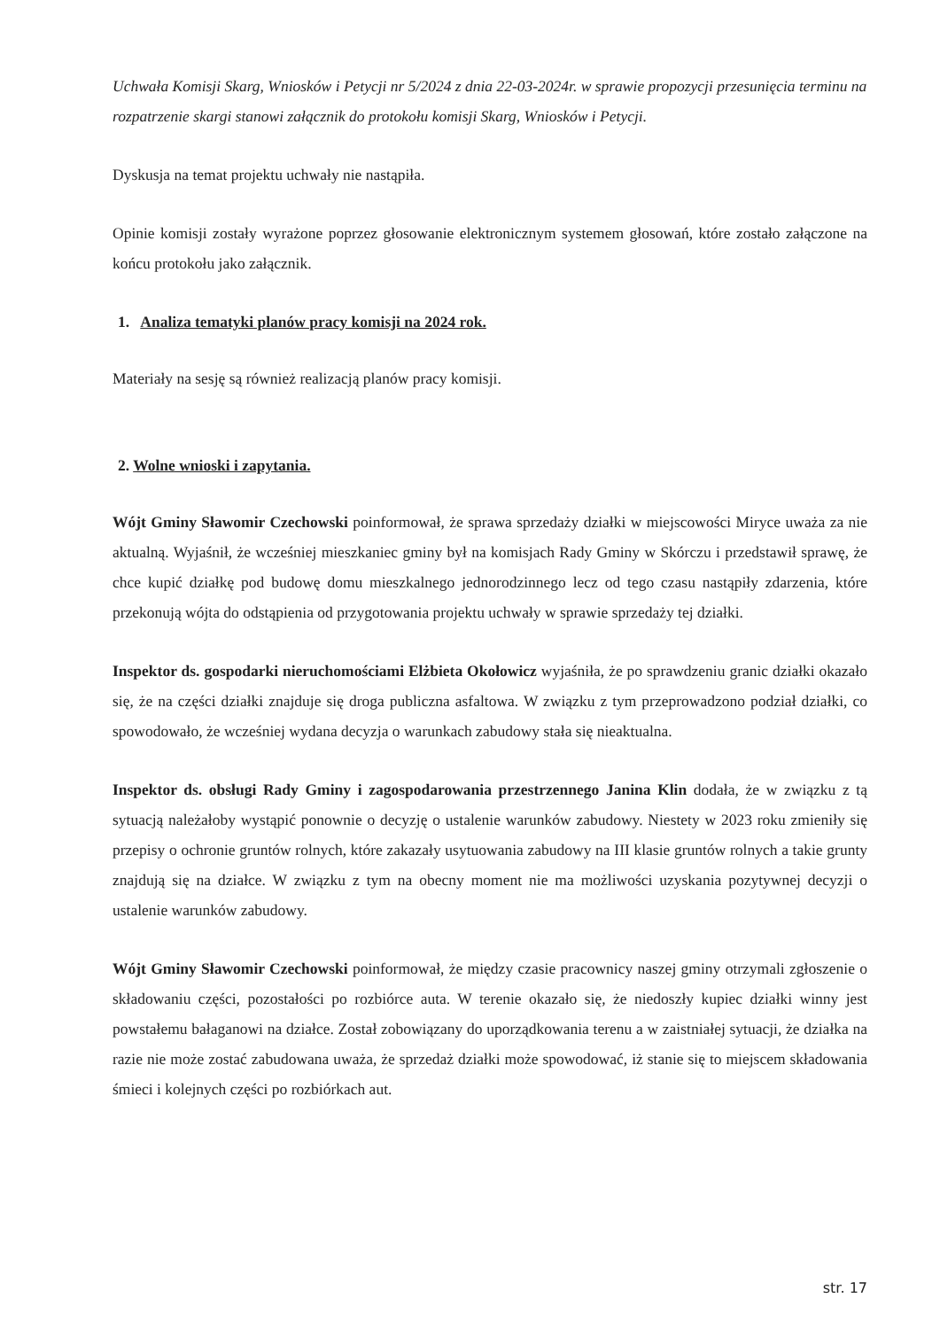Uchwała Komisji Skarg, Wniosków i Petycji nr 5/2024 z dnia 22-03-2024r. w sprawie propozycji przesunięcia terminu na rozpatrzenie skargi stanowi załącznik do protokołu komisji Skarg, Wniosków i Petycji.
Dyskusja na temat projektu uchwały nie nastąpiła.
Opinie komisji zostały wyrażone poprzez głosowanie elektronicznym systemem głosowań, które zostało załączone na końcu protokołu jako załącznik.
1. Analiza tematyki planów pracy komisji na 2024 rok.
Materiały na sesję są również realizacją planów pracy komisji.
2. Wolne wnioski i zapytania.
Wójt Gminy Sławomir Czechowski poinformował, że sprawa sprzedaży działki w miejscowości Miryce uważa za nie aktualną. Wyjaśnił, że wcześniej mieszkaniec gminy był na komisjach Rady Gminy w Skórczu i przedstawił sprawę, że chce kupić działkę pod budowę domu mieszkalnego jednorodzinnego lecz od tego czasu nastąpiły zdarzenia, które przekonują wójta do odstąpienia od przygotowania projektu uchwały w sprawie sprzedaży tej działki.
Inspektor ds. gospodarki nieruchomościami Elżbieta Okołowicz wyjaśniła, że po sprawdzeniu granic działki okazało się, że na części działki znajduje się droga publiczna asfaltowa. W związku z tym przeprowadzono podział działki, co spowodowało, że wcześniej wydana decyzja o warunkach zabudowy stała się nieaktualna.
Inspektor ds. obsługi Rady Gminy i zagospodarowania przestrzennego Janina Klin dodała, że w związku z tą sytuacją należałoby wystąpić ponownie o decyzję o ustalenie warunków zabudowy. Niestety w 2023 roku zmieniły się przepisy o ochronie gruntów rolnych, które zakazały usytuowania zabudowy na III klasie gruntów rolnych a takie grunty znajdują się na działce. W związku z tym na obecny moment nie ma możliwości uzyskania pozytywnej decyzji o ustalenie warunków zabudowy.
Wójt Gminy Sławomir Czechowski poinformował, że między czasie pracownicy naszej gminy otrzymali zgłoszenie o składowaniu części, pozostałości po rozbiórce auta. W terenie okazało się, że niedoszły kupiec działki winny jest powstałemu bałaganowi na działce. Został zobowiązany do uporządkowania terenu a w zaistniałej sytuacji, że działka na razie nie może zostać zabudowana uważa, że sprzedaż działki może spowodować, iż stanie się to miejscem składowania śmieci i kolejnych części po rozbiórkach aut.
str. 17